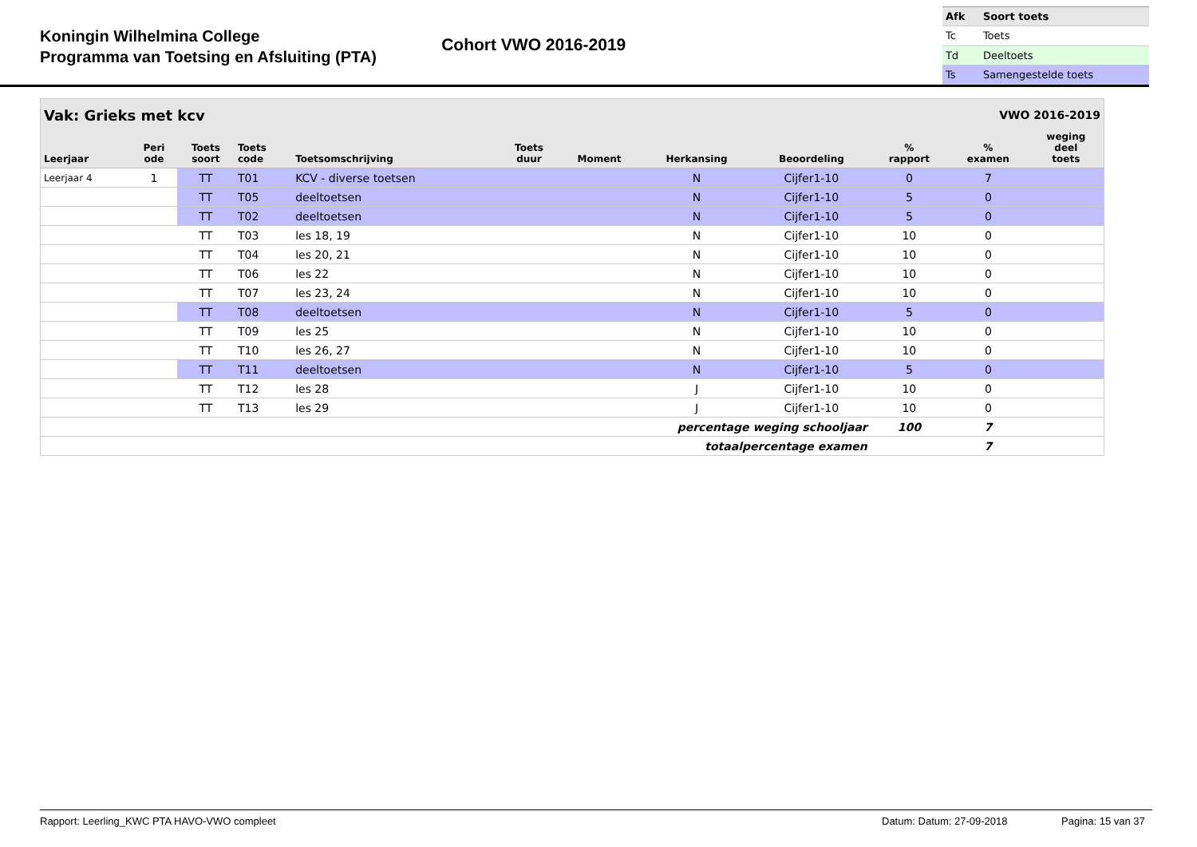Koningin Wilhelmina College
Programma van Toetsing en Afsluiting (PTA)
Cohort VWO 2016-2019
| Afk | Soort toets |
| Tc | Toets |
| Td | Deeltoets |
| Ts | Samengestelde toets |
| Vak: Grieks met kcv | | | | | | | VWO 2016-2019 | | | | |
| Leerjaar | Peri ode | Toets soort | Toets code | Toetsomschrijving | Toets duur | Moment | Herkansing | Beoordeling | % rapport | % examen | weging deel toets |
| Leerjaar 4 | 1 | TT | T01 | KCV - diverse toetsen | | | N | Cijfer1-10 | 0 | 7 | |
| | | TT | T05 | deeltoetsen | | | N | Cijfer1-10 | 5 | 0 | |
| | | TT | T02 | deeltoetsen | | | N | Cijfer1-10 | 5 | 0 | |
| | | TT | T03 | les 18, 19 | | | N | Cijfer1-10 | 10 | 0 | |
| | | TT | T04 | les 20, 21 | | | N | Cijfer1-10 | 10 | 0 | |
| | | TT | T06 | les 22 | | | N | Cijfer1-10 | 10 | 0 | |
| | | TT | T07 | les 23, 24 | | | N | Cijfer1-10 | 10 | 0 | |
| | | TT | T08 | deeltoetsen | | | N | Cijfer1-10 | 5 | 0 | |
| | | TT | T09 | les 25 | | | N | Cijfer1-10 | 10 | 0 | |
| | | TT | T10 | les 26, 27 | | | N | Cijfer1-10 | 10 | 0 | |
| | | TT | T11 | deeltoetsen | | | N | Cijfer1-10 | 5 | 0 | |
| | | TT | T12 | les 28 | | | J | Cijfer1-10 | 10 | 0 | |
| | | TT | T13 | les 29 | | | J | Cijfer1-10 | 10 | 0 | |
| percentage weging schooljaar | | | | | | | | | 100 | 7 | |
| totaalpercentage examen | | | | | | | | | | 7 | |
Rapport: Leerling_KWC PTA HAVO-VWO compleet Datum: Datum: 27-09-2018 Pagina: 15 van 37